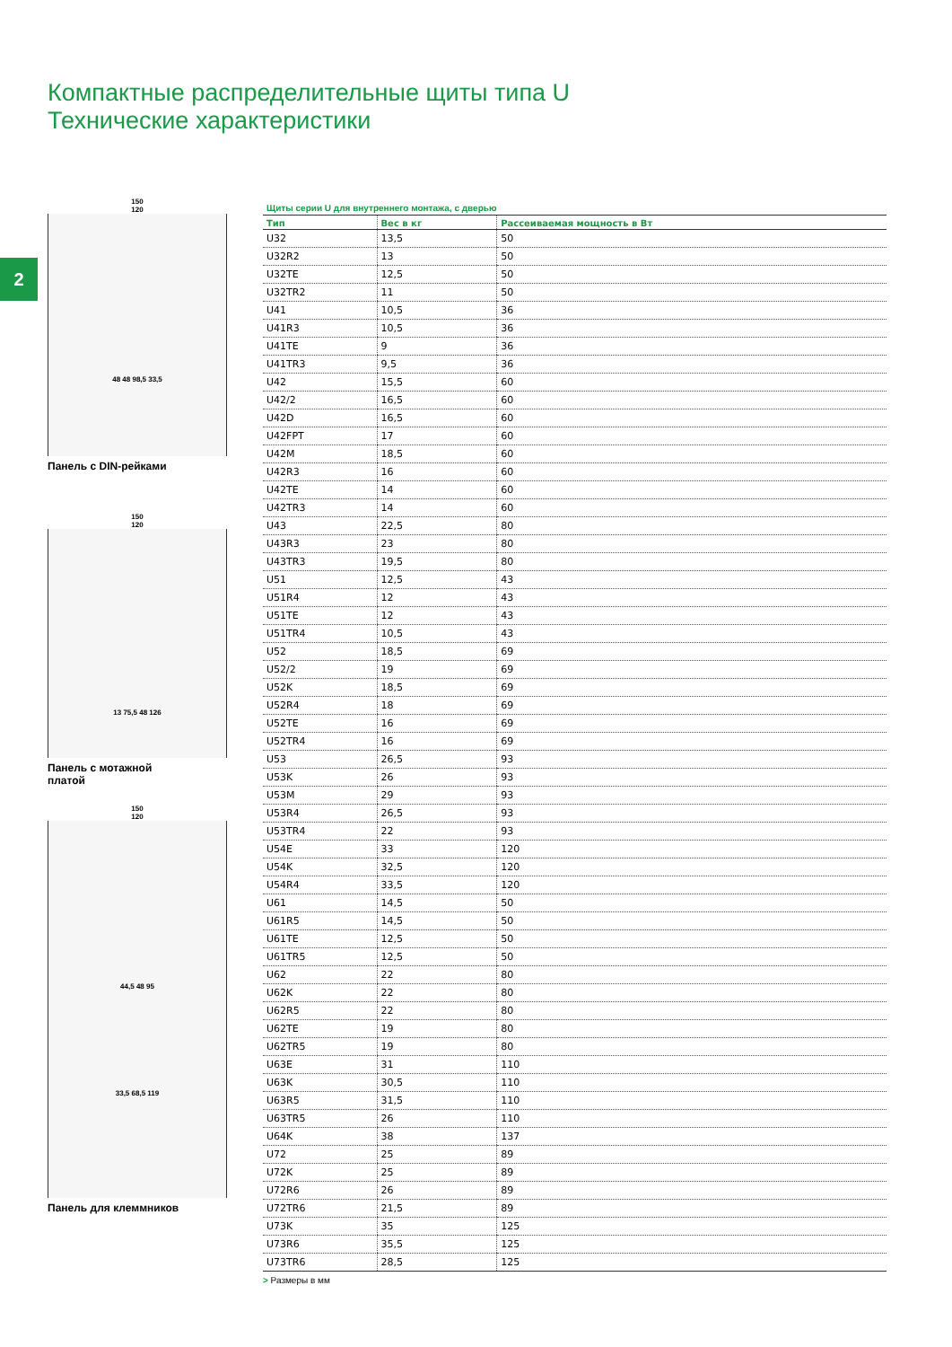Компактные распределительные щиты типа U
Технические характеристики
2
150
120
48 48 98,5 33,5
Панель с DIN-рейками
150
120
13 75,5 48 126
Панель с мотажной
платой
150
120
44,5 48 95
33,5 68,5 119
Панель для клеммников
Щиты серии U для внутреннего монтажа, с дверью
| Тип | Вес в кг | Рассеиваемая мощность в Вт |
| --- | --- | --- |
| U32 | 13,5 | 50 |
| U32R2 | 13 | 50 |
| U32TE | 12,5 | 50 |
| U32TR2 | 11 | 50 |
| U41 | 10,5 | 36 |
| U41R3 | 10,5 | 36 |
| U41TE | 9 | 36 |
| U41TR3 | 9,5 | 36 |
| U42 | 15,5 | 60 |
| U42/2 | 16,5 | 60 |
| U42D | 16,5 | 60 |
| U42FPT | 17 | 60 |
| U42M | 18,5 | 60 |
| U42R3 | 16 | 60 |
| U42TE | 14 | 60 |
| U42TR3 | 14 | 60 |
| U43 | 22,5 | 80 |
| U43R3 | 23 | 80 |
| U43TR3 | 19,5 | 80 |
| U51 | 12,5 | 43 |
| U51R4 | 12 | 43 |
| U51TE | 12 | 43 |
| U51TR4 | 10,5 | 43 |
| U52 | 18,5 | 69 |
| U52/2 | 19 | 69 |
| U52K | 18,5 | 69 |
| U52R4 | 18 | 69 |
| U52TE | 16 | 69 |
| U52TR4 | 16 | 69 |
| U53 | 26,5 | 93 |
| U53K | 26 | 93 |
| U53M | 29 | 93 |
| U53R4 | 26,5 | 93 |
| U53TR4 | 22 | 93 |
| U54E | 33 | 120 |
| U54K | 32,5 | 120 |
| U54R4 | 33,5 | 120 |
| U61 | 14,5 | 50 |
| U61R5 | 14,5 | 50 |
| U61TE | 12,5 | 50 |
| U61TR5 | 12,5 | 50 |
| U62 | 22 | 80 |
| U62K | 22 | 80 |
| U62R5 | 22 | 80 |
| U62TE | 19 | 80 |
| U62TR5 | 19 | 80 |
| U63E | 31 | 110 |
| U63K | 30,5 | 110 |
| U63R5 | 31,5 | 110 |
| U63TR5 | 26 | 110 |
| U64K | 38 | 137 |
| U72 | 25 | 89 |
| U72K | 25 | 89 |
| U72R6 | 26 | 89 |
| U72TR6 | 21,5 | 89 |
| U73K | 35 | 125 |
| U73R6 | 35,5 | 125 |
| U73TR6 | 28,5 | 125 |
> Размеры в мм